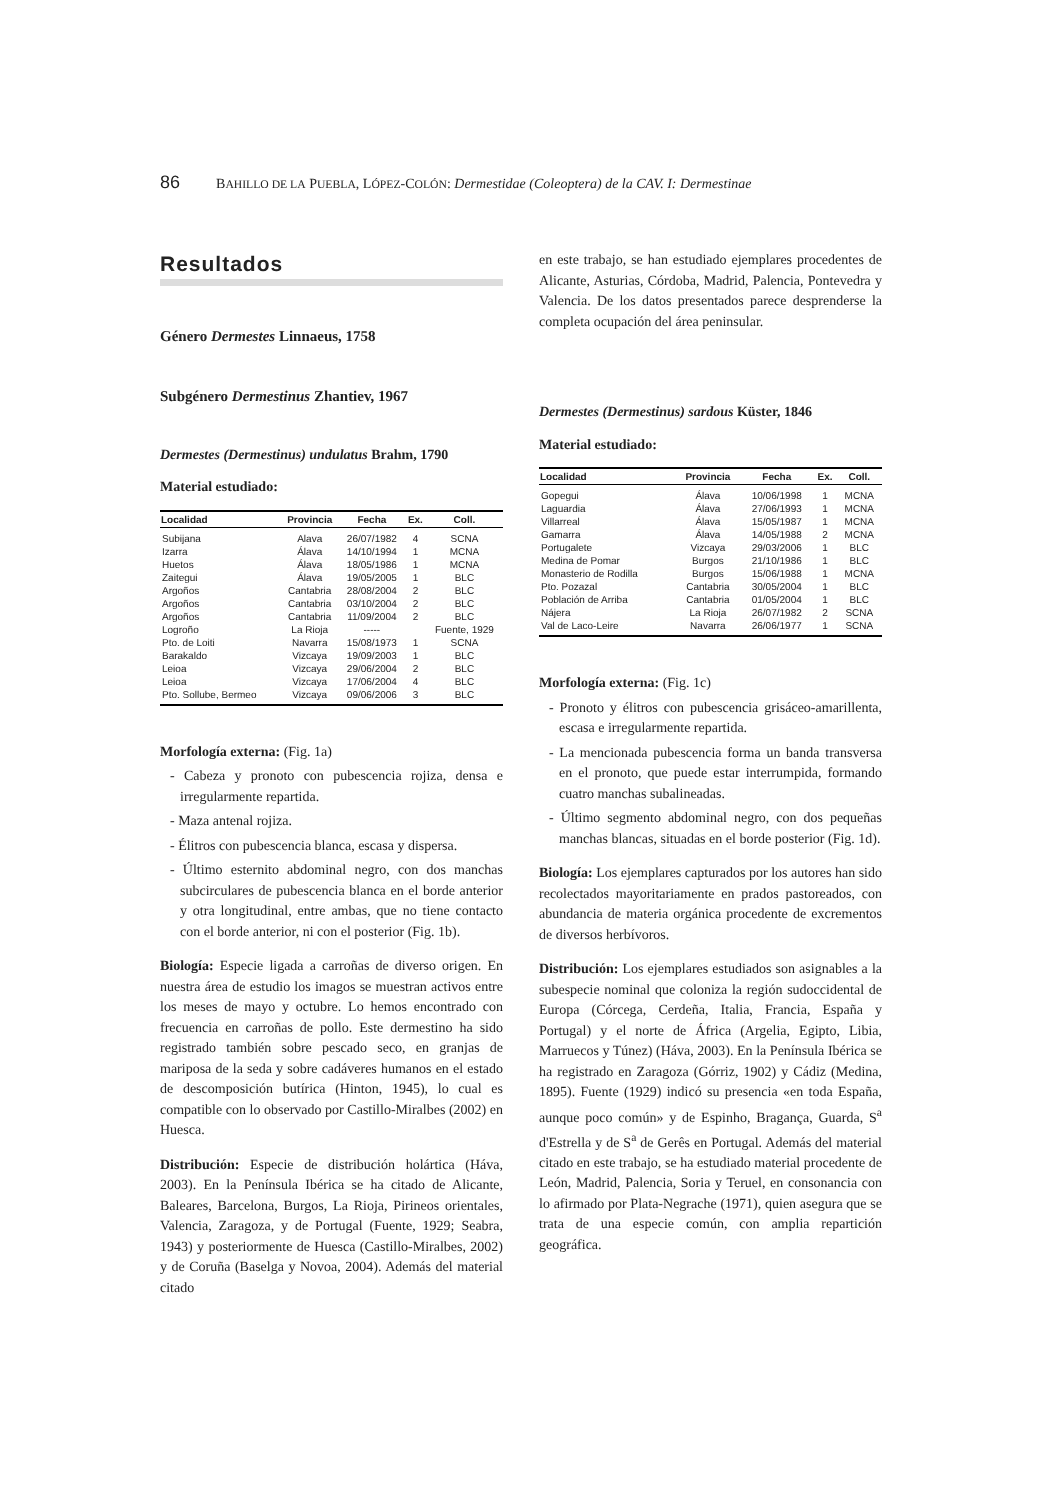86 BAHILLO DE LA PUEBLA, LÓPEZ-COLÓN: Dermestidae (Coleoptera) de la CAV. I: Dermestinae
Resultados
Género Dermestes Linnaeus, 1758
Subgénero Dermestinus Zhantiev, 1967
Dermestes (Dermestinus) undulatus Brahm, 1790
Material estudiado:
| Localidad | Provincia | Fecha | Ex. | Coll. |
| --- | --- | --- | --- | --- |
| Subijana | Alava | 26/07/1982 | 4 | SCNA |
| Izarra | Álava | 14/10/1994 | 1 | MCNA |
| Huetos | Álava | 18/05/1986 | 1 | MCNA |
| Zaitegui | Álava | 19/05/2005 | 1 | BLC |
| Argoños | Cantabria | 28/08/2004 | 2 | BLC |
| Argoños | Cantabria | 03/10/2004 | 2 | BLC |
| Argoños | Cantabria | 11/09/2004 | 2 | BLC |
| Logroño | La Rioja | ----- | | Fuente, 1929 |
| Pto. de Loiti | Navarra | 15/08/1973 | 1 | SCNA |
| Barakaldo | Vizcaya | 19/09/2003 | 1 | BLC |
| Leioa | Vizcaya | 29/06/2004 | 2 | BLC |
| Leioa | Vizcaya | 17/06/2004 | 4 | BLC |
| Pto. Sollube, Bermeo | Vizcaya | 09/06/2006 | 3 | BLC |
Morfología externa: (Fig. 1a)
- Cabeza y pronoto con pubescencia rojiza, densa e irregularmente repartida.
- Maza antenal rojiza.
- Élitros con pubescencia blanca, escasa y dispersa.
- Último esternito abdominal negro, con dos manchas subcirculares de pubescencia blanca en el borde anterior y otra longitudinal, entre ambas, que no tiene contacto con el borde anterior, ni con el posterior (Fig. 1b).
Biología: Especie ligada a carroñas de diverso origen. En nuestra área de estudio los imagos se muestran activos entre los meses de mayo y octubre. Lo hemos encontrado con frecuencia en carroñas de pollo. Este dermestino ha sido registrado también sobre pescado seco, en granjas de mariposa de la seda y sobre cadáveres humanos en el estado de descomposición butírica (Hinton, 1945), lo cual es compatible con lo observado por Castillo-Miralbes (2002) en Huesca.
Distribución: Especie de distribución holártica (Háva, 2003). En la Península Ibérica se ha citado de Alicante, Baleares, Barcelona, Burgos, La Rioja, Pirineos orientales, Valencia, Zaragoza, y de Portugal (Fuente, 1929; Seabra, 1943) y posteriormente de Huesca (Castillo-Miralbes, 2002) y de Coruña (Baselga y Novoa, 2004). Además del material citado
en este trabajo, se han estudiado ejemplares procedentes de Alicante, Asturias, Córdoba, Madrid, Palencia, Pontevedra y Valencia. De los datos presentados parece desprenderse la completa ocupación del área peninsular.
Dermestes (Dermestinus) sardous Küster, 1846
Material estudiado:
| Localidad | Provincia | Fecha | Ex. | Coll. |
| --- | --- | --- | --- | --- |
| Gopegui | Álava | 10/06/1998 | 1 | MCNA |
| Laguardia | Álava | 27/06/1993 | 1 | MCNA |
| Villarreal | Álava | 15/05/1987 | 1 | MCNA |
| Gamarra | Álava | 14/05/1988 | 2 | MCNA |
| Portugalete | Vizcaya | 29/03/2006 | 1 | BLC |
| Medina de Pomar | Burgos | 21/10/1986 | 1 | BLC |
| Monasterio de Rodilla | Burgos | 15/06/1988 | 1 | MCNA |
| Pto. Pozazal | Cantabria | 30/05/2004 | 1 | BLC |
| Población de Arriba | Cantabria | 01/05/2004 | 1 | BLC |
| Nájera | La Rioja | 26/07/1982 | 2 | SCNA |
| Val de Laco-Leire | Navarra | 26/06/1977 | 1 | SCNA |
Morfología externa: (Fig. 1c)
- Pronoto y élitros con pubescencia grisáceo-amarillenta, escasa e irregularmente repartida.
- La mencionada pubescencia forma un banda transversa en el pronoto, que puede estar interrumpida, formando cuatro manchas subalineadas.
- Último segmento abdominal negro, con dos pequeñas manchas blancas, situadas en el borde posterior (Fig. 1d).
Biología: Los ejemplares capturados por los autores han sido recolectados mayoritariamente en prados pastoreados, con abundancia de materia orgánica procedente de excrementos de diversos herbívoros.
Distribución: Los ejemplares estudiados son asignables a la subespecie nominal que coloniza la región sudoccidental de Europa (Córcega, Cerdeña, Italia, Francia, España y Portugal) y el norte de África (Argelia, Egipto, Libia, Marruecos y Túnez) (Háva, 2003). En la Península Ibérica se ha registrado en Zaragoza (Górriz, 1902) y Cádiz (Medina, 1895). Fuente (1929) indicó su presencia «en toda España, aunque poco común» y de Espinho, Bragança, Guarda, S<sup>a</sup> d'Estrella y de S<sup>a</sup> de Gerês en Portugal. Además del material citado en este trabajo, se ha estudiado material procedente de León, Madrid, Palencia, Soria y Teruel, en consonancia con lo afirmado por Plata-Negrache (1971), quien asegura que se trata de una especie común, con amplia repartición geográfica.